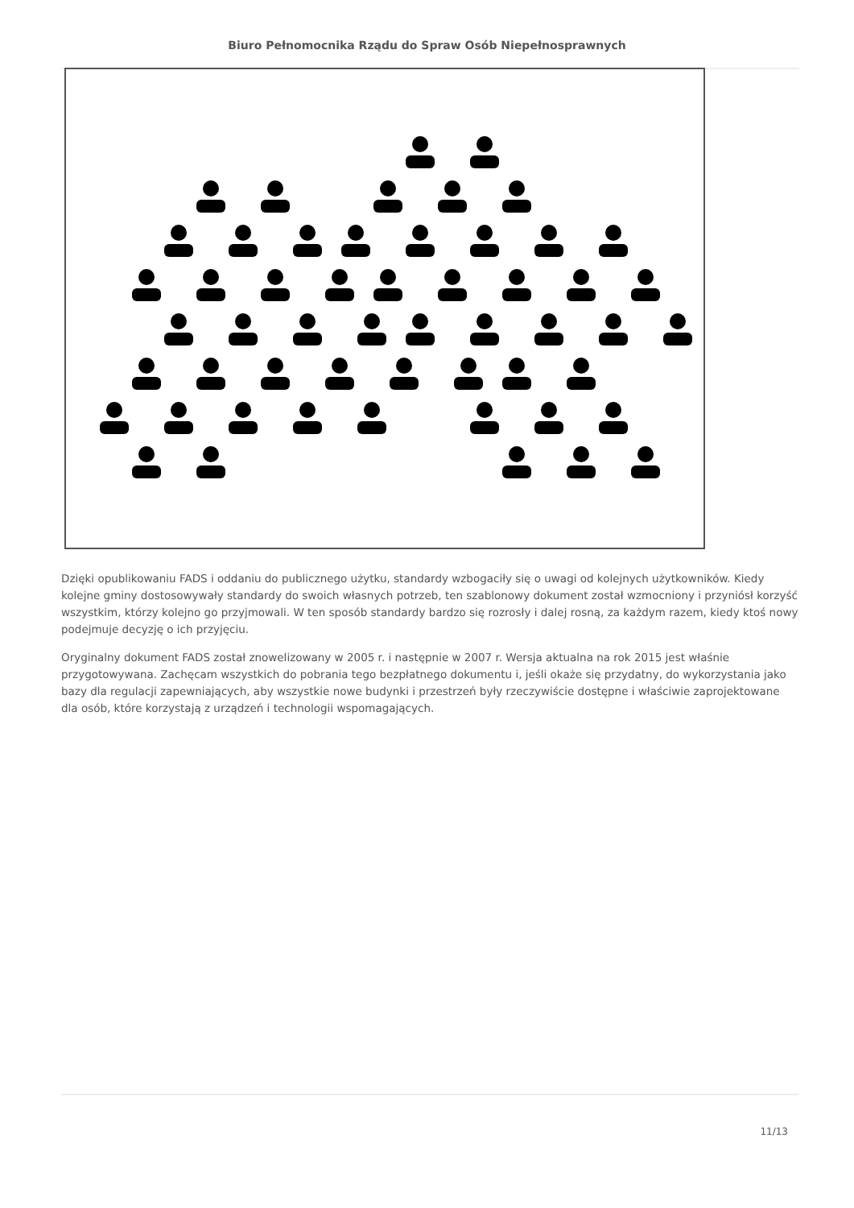Biuro Pełnomocnika Rządu do Spraw Osób Niepełnosprawnych
Dzięki opublikowaniu FADS i oddaniu do publicznego użytku, standardy wzbogaciły się o uwagi od kolejnych użytkowników. Kiedy kolejne gminy dostosowywały standardy do swoich własnych potrzeb, ten szablonowy dokument został wzmocniony i przyniósł korzyść wszystkim, którzy kolejno go przyjmowali. W ten sposób standardy bardzo się rozrosły i dalej rosną, za każdym razem, kiedy ktoś nowy podejmuje decyzję o ich przyjęciu.
Oryginalny dokument FADS został znowelizowany w 2005 r. i następnie w 2007 r. Wersja aktualna na rok 2015 jest właśnie przygotowywana. Zachęcam wszystkich do pobrania tego bezpłatnego dokumentu i, jeśli okaże się przydatny, do wykorzystania jako bazy dla regulacji zapewniających, aby wszystkie nowe budynki i przestrzeń były rzeczywiście dostępne i właściwie zaprojektowane dla osób, które korzystają z urządzeń i technologii wspomagających.
11/13